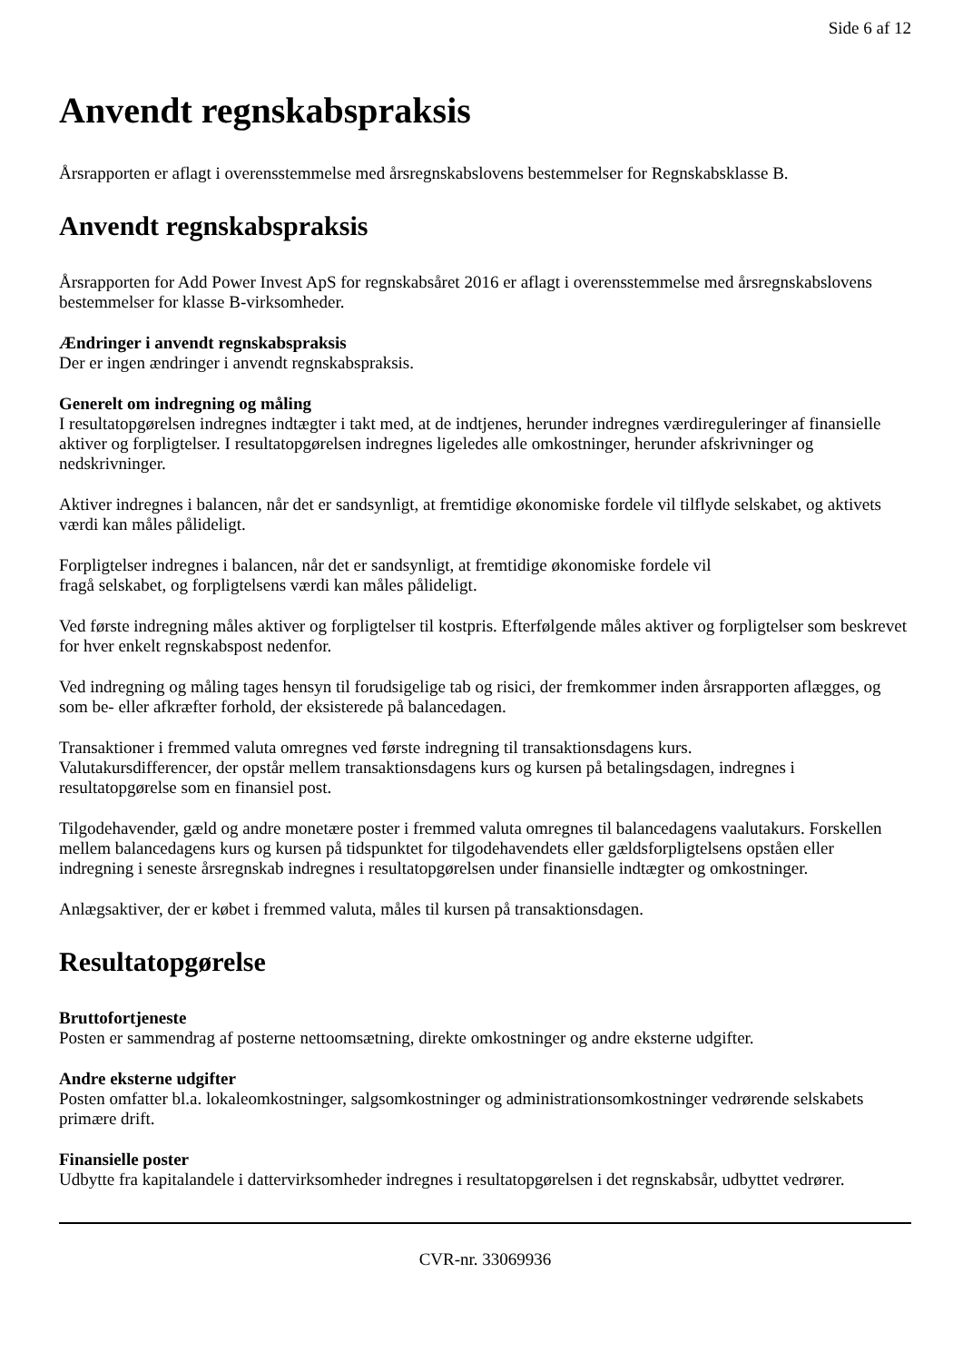Side 6 af 12
Anvendt regnskabspraksis
Årsrapporten er aflagt i overensstemmelse med årsregnskabslovens bestemmelser for Regnskabsklasse B.
Anvendt regnskabspraksis
Årsrapporten for Add Power Invest ApS for regnskabsåret 2016 er aflagt i overensstemmelse med årsregnskabslovens bestemmelser for klasse B-virksomheder.
Ændringer i anvendt regnskabspraksis
Der er ingen ændringer i anvendt regnskabspraksis.
Generelt om indregning og måling
I resultatopgørelsen indregnes indtægter i takt med, at de indtjenes, herunder indregnes værdireguleringer af finansielle aktiver og forpligtelser. I resultatopgørelsen indregnes ligeledes alle omkostninger, herunder afskrivninger og nedskrivninger.
Aktiver indregnes i balancen, når det er sandsynligt, at fremtidige økonomiske fordele vil tilflyde selskabet, og aktivets værdi kan måles pålideligt.
Forpligtelser indregnes i balancen, når det er sandsynligt, at fremtidige økonomiske fordele vil
fragå selskabet, og forpligtelsens værdi kan måles pålideligt.
Ved første indregning måles aktiver og forpligtelser til kostpris. Efterfølgende måles aktiver og forpligtelser som beskrevet for hver enkelt regnskabspost nedenfor.
Ved indregning og måling tages hensyn til forudsigelige tab og risici, der fremkommer inden årsrapporten aflægges, og som be- eller afkræfter forhold, der eksisterede på balancedagen.
Transaktioner i fremmed valuta omregnes ved første indregning til transaktionsdagens kurs.
Valutakursdifferencer, der opstår mellem transaktionsdagens kurs og kursen på betalingsdagen, indregnes i resultatopgørelse som en finansiel post.
Tilgodehavender, gæld og andre monetære poster i fremmed valuta omregnes til balancedagens vaalutakurs. Forskellen mellem balancedagens kurs og kursen på tidspunktet for tilgodehavendets eller gældsforpligtelsens opståen eller indregning i seneste årsregnskab indregnes i resultatopgørelsen under finansielle indtægter og omkostninger.
Anlægsaktiver, der er købet i fremmed valuta, måles til kursen på transaktionsdagen.
Resultatopgørelse
Bruttofortjeneste
Posten er sammendrag af posterne nettoomsætning, direkte omkostninger og andre eksterne udgifter.
Andre eksterne udgifter
Posten omfatter bl.a. lokaleomkostninger, salgsomkostninger og administrationsomkostninger vedrørende selskabets primære drift.
Finansielle poster
Udbytte fra kapitalandele i dattervirksomheder indregnes i resultatopgørelsen i det regnskabsår, udbyttet vedrører.
CVR-nr. 33069936